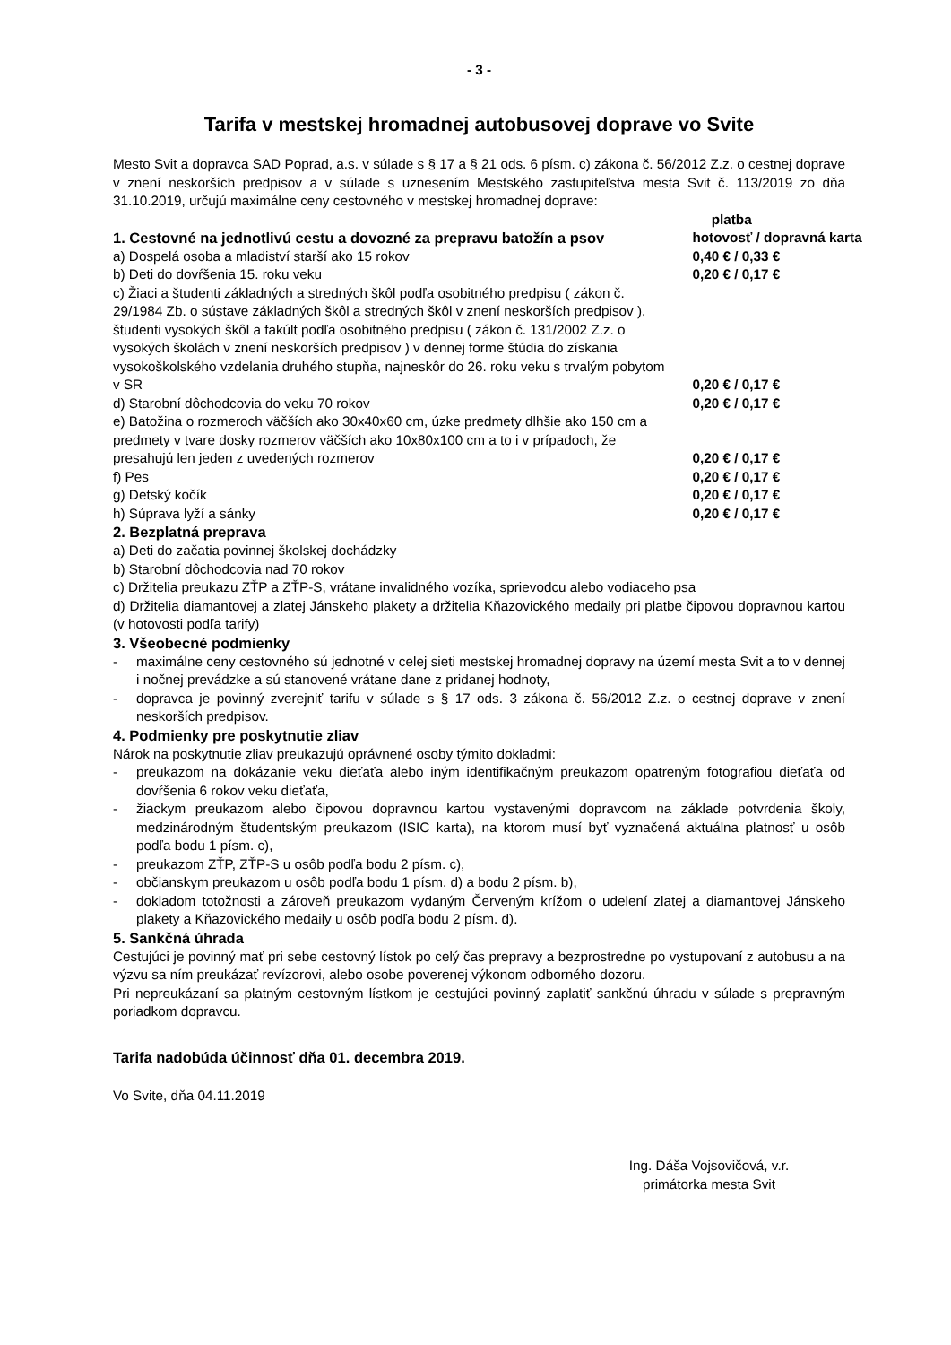- 3 -
Tarifa v mestskej hromadnej autobusovej doprave vo Svite
Mesto Svit a dopravca SAD Poprad, a.s. v súlade s § 17 a § 21 ods. 6 písm. c) zákona č. 56/2012 Z.z. o cestnej doprave v znení neskorších predpisov a v súlade s uznesením Mestského zastupiteľstva mesta Svit č. 113/2019 zo dňa 31.10.2019, určujú maximálne ceny cestovného v mestskej hromadnej doprave:
| 1. Cestovné na jednotlivú cestu a dovozné za prepravu batožín a psov | platba hotovosť / dopravná karta |
| a) Dospelá osoba a mladiství starší ako 15 rokov | 0,40 € / 0,33 € |
| b) Deti do dovŕšenia 15. roku veku | 0,20 € / 0,17 € |
| c) Žiaci a študenti základných a stredných škôl podľa osobitného predpisu ( zákon č. 29/1984 Zb. o sústave základných škôl a stredných škôl v znení neskorších predpisov ), študenti vysokých škôl a fakúlt podľa osobitného predpisu ( zákon č. 131/2002 Z.z. o vysokých školách v znení neskorších predpisov ) v dennej forme štúdia do získania vysokoškolského vzdelania druhého stupňa, najneskôr do 26. roku veku s trvalým pobytom v SR | 0,20 € / 0,17 € |
| d) Starobní dôchodcovia do veku 70 rokov | 0,20 € / 0,17 € |
| e) Batožina o rozmeroch väčších ako 30x40x60 cm, úzke predmety dlhšie ako 150 cm a predmety v tvare dosky rozmerov väčších ako 10x80x100 cm a to i v prípadoch, že presahujú len jeden z uvedených rozmerov | 0,20 € / 0,17 € |
| f) Pes | 0,20 € / 0,17 € |
| g) Detský kočík | 0,20 € / 0,17 € |
| h) Súprava lyží a sánky | 0,20 € / 0,17 € |
2. Bezplatná preprava
a) Deti do začatia povinnej školskej dochádzky
b) Starobní dôchodcovia nad 70 rokov
c) Držitelia preukazu ZŤP a ZŤP-S, vrátane invalidného vozíka, sprievodcu alebo vodiaceho psa
d) Držitelia diamantovej a zlatej Jánskeho plakety a držitelia Kňazovického medaily pri platbe čipovou dopravnou kartou (v hotovosti podľa tarify)
3. Všeobecné podmienky
- maximálne ceny cestovného sú jednotné v celej sieti mestskej hromadnej dopravy na území mesta Svit a to v dennej i nočnej prevádzke a sú stanovené vrátane dane z pridanej hodnoty,
- dopravca je povinný zverejniť tarifu v súlade s § 17 ods. 3 zákona č. 56/2012 Z.z. o cestnej doprave v znení neskorších predpisov.
4. Podmienky pre poskytnutie zliav
Nárok na poskytnutie zliav preukazujú oprávnené osoby týmito dokladmi:
- preukazom na dokázanie veku dieťaťa alebo iným identifikačným preukazom opatreným fotografiou dieťaťa od dovŕšenia 6 rokov veku dieťaťa,
- žiackym preukazom alebo čipovou dopravnou kartou vystavenými dopravcom na základe potvrdenia školy, medzinárodným študentským preukazom (ISIC karta), na ktorom musí byť vyznačená aktuálna platnosť u osôb podľa bodu 1 písm. c),
- preukazom ZŤP, ZŤP-S u osôb podľa bodu 2 písm. c),
- občianskym preukazom u osôb podľa bodu 1 písm. d) a bodu 2 písm. b),
- dokladom totožnosti a zároveň preukazom vydaným Červeným krížom o udelení zlatej a diamantovej Jánskeho plakety a Kňazovického medaily u osôb podľa bodu 2 písm. d).
5. Sankčná úhrada
Cestujúci je povinný mať pri sebe cestovný lístok po celý čas prepravy a bezprostredne po vystupovaní z autobusu a na výzvu sa ním preukázať revízorovi, alebo osobe poverenej výkonom odborného dozoru.
Pri nepreukázaní sa platným cestovným lístkom je cestujúci povinný zaplatiť sankčnú úhradu v súlade s prepravným poriadkom dopravcu.
Tarifa nadobúda účinnosť dňa 01. decembra 2019.
Vo Svite, dňa 04.11.2019
Ing. Dáša Vojsovičová, v.r.
primátorka mesta Svit